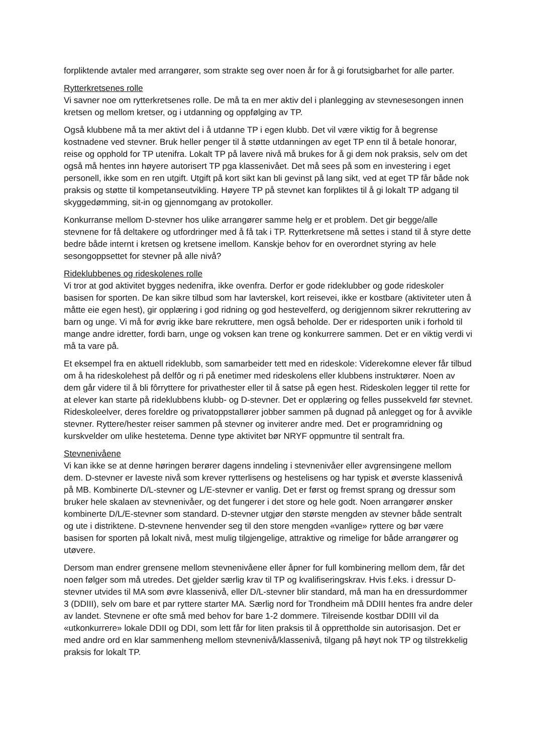forpliktende avtaler med arrangører, som strakte seg over noen år for å gi forutsigbarhet for alle parter.
Rytterkretsenes rolle
Vi savner noe om rytterkretsenes rolle. De må ta en mer aktiv del i planlegging av stevnesesongen innen kretsen og mellom kretser, og i utdanning og oppfølging av TP.
Også klubbene må ta mer aktivt del i å utdanne TP i egen klubb. Det vil være viktig for å begrense kostnadene ved stevner. Bruk heller penger til å støtte utdanningen av eget TP enn til å betale honorar, reise og opphold for TP utenifra. Lokalt TP på lavere nivå må brukes for å gi dem nok praksis, selv om det også må hentes inn høyere autorisert TP pga klassenivået. Det må sees på som en investering i eget personell, ikke som en ren utgift. Utgift på kort sikt kan bli gevinst på lang sikt, ved at eget TP får både nok praksis og støtte til kompetanseutvikling. Høyere TP på stevnet kan forpliktes til å gi lokalt TP adgang til skyggedømming, sit-in og gjennomgang av protokoller.
Konkurranse mellom D-stevner hos ulike arrangører samme helg er et problem. Det gir begge/alle stevnene for få deltakere og utfordringer med å få tak i TP. Rytterkretsene må settes i stand til å styre dette bedre både internt i kretsen og kretsene imellom. Kanskje behov for en overordnet styring av hele sesongoppsettet for stevner på alle nivå?
Rideklubbenes og rideskolenes rolle
Vi tror at god aktivitet bygges nedenifra, ikke ovenfra. Derfor er gode rideklubber og gode rideskoler basisen for sporten. De kan sikre tilbud som har lavterskel, kort reisevei, ikke er kostbare (aktiviteter uten å måtte eie egen hest), gir opplæring i god ridning og god hestevelferd, og derigjennom sikrer rekruttering av barn og unge. Vi må for øvrig ikke bare rekruttere, men også beholde. Der er ridesporten unik i forhold til mange andre idretter, fordi barn, unge og voksen kan trene og konkurrere sammen. Det er en viktig verdi vi må ta vare på.
Et eksempel fra en aktuell rideklubb, som samarbeider tett med en rideskole: Viderekomne elever får tilbud om å ha rideskolehest på delfôr og ri på enetimer med rideskolens eller klubbens instruktører. Noen av dem går videre til å bli fôrryttere for privathester eller til å satse på egen hest. Rideskolen legger til rette for at elever kan starte på rideklubbens klubb- og D-stevner. Det er opplæring og felles pussekveld før stevnet. Rideskoleelver, deres foreldre og privatoppstallører jobber sammen på dugnad på anlegget og for å avvikle stevner. Ryttere/hester reiser sammen på stevner og inviterer andre med. Det er programridning og kurskvelder om ulike hestetema. Denne type aktivitet bør NRYF oppmuntre til sentralt fra.
Stevnenivåene
Vi kan ikke se at denne høringen berører dagens inndeling i stevnenivåer eller avgrensingene mellom dem. D-stevner er laveste nivå som krever rytterlisens og hestelisens og har typisk et øverste klassenivå på MB. Kombinerte D/L-stevner og L/E-stevner er vanlig. Det er først og fremst sprang og dressur som bruker hele skalaen av stevnenivåer, og det fungerer i det store og hele godt. Noen arrangører ønsker kombinerte D/L/E-stevner som standard. D-stevner utgjør den største mengden av stevner både sentralt og ute i distriktene. D-stevnene henvender seg til den store mengden «vanlige» ryttere og bør være basisen for sporten på lokalt nivå, mest mulig tilgjengelige, attraktive og rimelige for både arrangører og utøvere.
Dersom man endrer grensene mellom stevnenivåene eller åpner for full kombinering mellom dem, får det noen følger som må utredes. Det gjelder særlig krav til TP og kvalifiseringskrav. Hvis f.eks. i dressur D-stevner utvides til MA som øvre klassenivå, eller D/L-stevner blir standard, må man ha en dressurdommer 3 (DDIII), selv om bare et par ryttere starter MA. Særlig nord for Trondheim må DDIII hentes fra andre deler av landet. Stevnene er ofte små med behov for bare 1-2 dommere. Tilreisende kostbar DDIII vil da «utkonkurrere» lokale DDII og DDI, som lett får for liten praksis til å opprettholde sin autorisasjon. Det er med andre ord en klar sammenheng mellom stevnenivå/klassenivå, tilgang på høyt nok TP og tilstrekkelig praksis for lokalt TP.